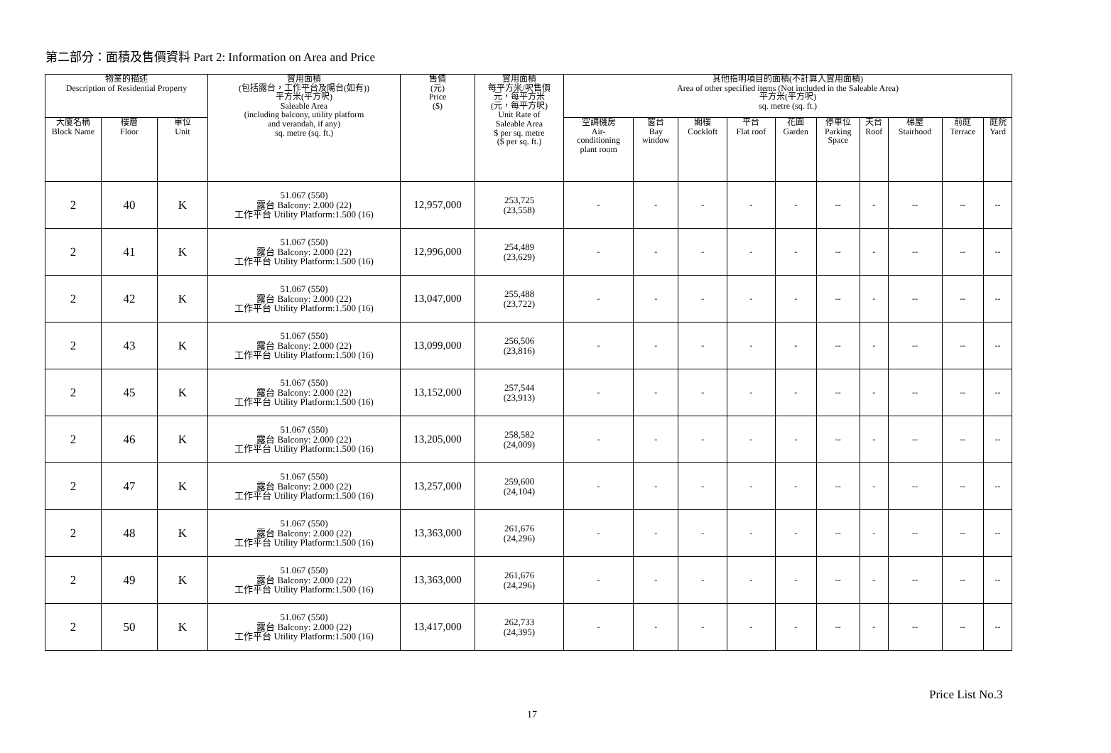第二部分：面積及售價資料 Part 2: Information on Area and Price
| 物業的描述 Description of Residential Property | | | 實用面積 (包括露台，工作平台及陽台(如有)) 平方米(平方呎) Saleable Area (including balcony, utility platform and verandah, if any) sq. metre (sq. ft.) | 售價 (元) Price ($) | 實用面積 每平方米/呎售價 元，每平方米 (元，每平方呎) Unit Rate of Saleable Area $ per sq. metre ($ per sq. ft.) | 其他指明項目的面積(不計算入實用面積) Area of other specified items (Not included in the Saleable Area) 平方米(平方呎) sq. metre (sq. ft.) | | | | | | | | | |
| --- | --- | --- | --- | --- | --- | --- | --- | --- | --- | --- | --- | --- | --- | --- | --- |
| 大廈名稱 Block Name | 樓層 Floor | 單位 Unit | | | | 空調機房 Air- conditioning plant room | 窗台 Bay window | 閣樓 Cockloft | 平台 Flat roof | 花園 Garden | 停車位 Parking Space | 天台 Roof | 梯屋 Stairhood | 前庭 Terrace | 庭院 Yard |
| 2 | 40 | K | 51.067 (550) 露台 Balcony: 2.000 (22) 工作平台 Utility Platform:1.500 (16) | 12,957,000 | 253,725 (23,558) | - | - | - | - | - | -- | - | -- | -- | -- |
| 2 | 41 | K | 51.067 (550) 露台 Balcony: 2.000 (22) 工作平台 Utility Platform:1.500 (16) | 12,996,000 | 254,489 (23,629) | - | - | - | - | - | -- | - | -- | -- | -- |
| 2 | 42 | K | 51.067 (550) 露台 Balcony: 2.000 (22) 工作平台 Utility Platform:1.500 (16) | 13,047,000 | 255,488 (23,722) | - | - | - | - | - | -- | - | -- | -- | -- |
| 2 | 43 | K | 51.067 (550) 露台 Balcony: 2.000 (22) 工作平台 Utility Platform:1.500 (16) | 13,099,000 | 256,506 (23,816) | - | - | - | - | - | -- | - | -- | -- | -- |
| 2 | 45 | K | 51.067 (550) 露台 Balcony: 2.000 (22) 工作平台 Utility Platform:1.500 (16) | 13,152,000 | 257,544 (23,913) | - | - | - | - | - | -- | - | -- | -- | -- |
| 2 | 46 | K | 51.067 (550) 露台 Balcony: 2.000 (22) 工作平台 Utility Platform:1.500 (16) | 13,205,000 | 258,582 (24,009) | - | - | - | - | - | -- | - | -- | -- | -- |
| 2 | 47 | K | 51.067 (550) 露台 Balcony: 2.000 (22) 工作平台 Utility Platform:1.500 (16) | 13,257,000 | 259,600 (24,104) | - | - | - | - | - | -- | - | -- | -- | -- |
| 2 | 48 | K | 51.067 (550) 露台 Balcony: 2.000 (22) 工作平台 Utility Platform:1.500 (16) | 13,363,000 | 261,676 (24,296) | - | - | - | - | - | -- | - | -- | -- | -- |
| 2 | 49 | K | 51.067 (550) 露台 Balcony: 2.000 (22) 工作平台 Utility Platform:1.500 (16) | 13,363,000 | 261,676 (24,296) | - | - | - | - | - | -- | - | -- | -- | -- |
| 2 | 50 | K | 51.067 (550) 露台 Balcony: 2.000 (22) 工作平台 Utility Platform:1.500 (16) | 13,417,000 | 262,733 (24,395) | - | - | - | - | - | -- | - | -- | -- | -- |
Price List No.3
17